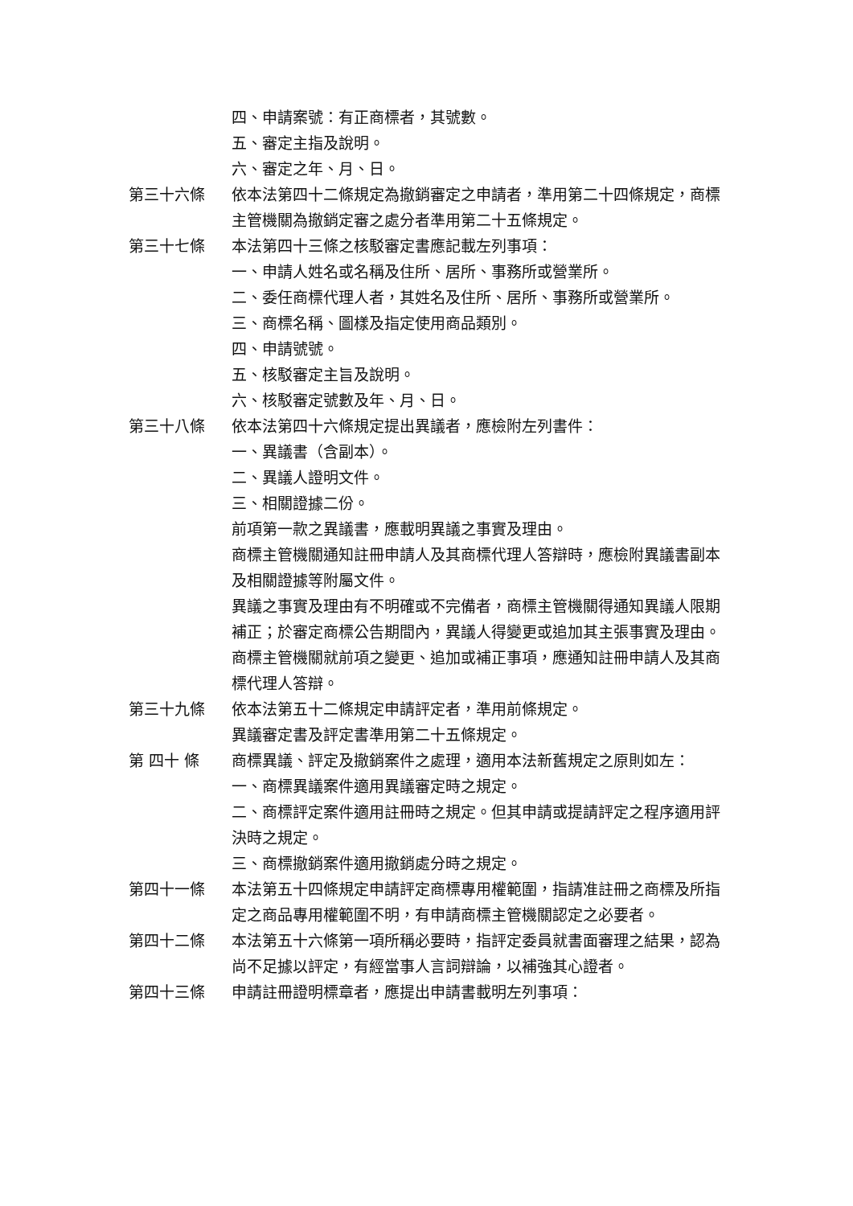四、申請案號：有正商標者，其號數。
五、審定主指及說明。
六、審定之年、月、日。
第三十六條 依本法第四十二條規定為撤銷審定之申請者，準用第二十四條規定，商標主管機關為撤銷定審之處分者準用第二十五條規定。
第三十七條 本法第四十三條之核駁審定書應記載左列事項：
一、申請人姓名或名稱及住所、居所、事務所或營業所。
二、委任商標代理人者，其姓名及住所、居所、事務所或營業所。
三、商標名稱、圖樣及指定使用商品類別。
四、申請號號。
五、核駁審定主旨及說明。
六、核駁審定號數及年、月、日。
第三十八條 依本法第四十六條規定提出異議者，應檢附左列書件：
一、異議書（含副本）。
二、異議人證明文件。
三、相關證據二份。
前項第一款之異議書，應載明異議之事實及理由。
商標主管機關通知註冊申請人及其商標代理人答辯時，應檢附異議書副本及相關證據等附屬文件。
異議之事實及理由有不明確或不完備者，商標主管機關得通知異議人限期補正；於審定商標公告期間內，異議人得變更或追加其主張事實及理由。
商標主管機關就前項之變更、追加或補正事項，應通知註冊申請人及其商標代理人答辯。
第三十九條 依本法第五十二條規定申請評定者，準用前條規定。
異議審定書及評定書準用第二十五條規定。
第 四十 條 商標異議、評定及撤銷案件之處理，適用本法新舊規定之原則如左：
一、商標異議案件適用異議審定時之規定。
二、商標評定案件適用註冊時之規定。但其申請或提請評定之程序適用評決時之規定。
三、商標撤銷案件適用撤銷處分時之規定。
第四十一條 本法第五十四條規定申請評定商標專用權範圍，指請准註冊之商標及所指定之商品專用權範圍不明，有申請商標主管機關認定之必要者。
第四十二條 本法第五十六條第一項所稱必要時，指評定委員就書面審理之結果，認為尚不足據以評定，有經當事人言詞辯論，以補強其心證者。
第四十三條 申請註冊證明標章者，應提出申請書載明左列事項：